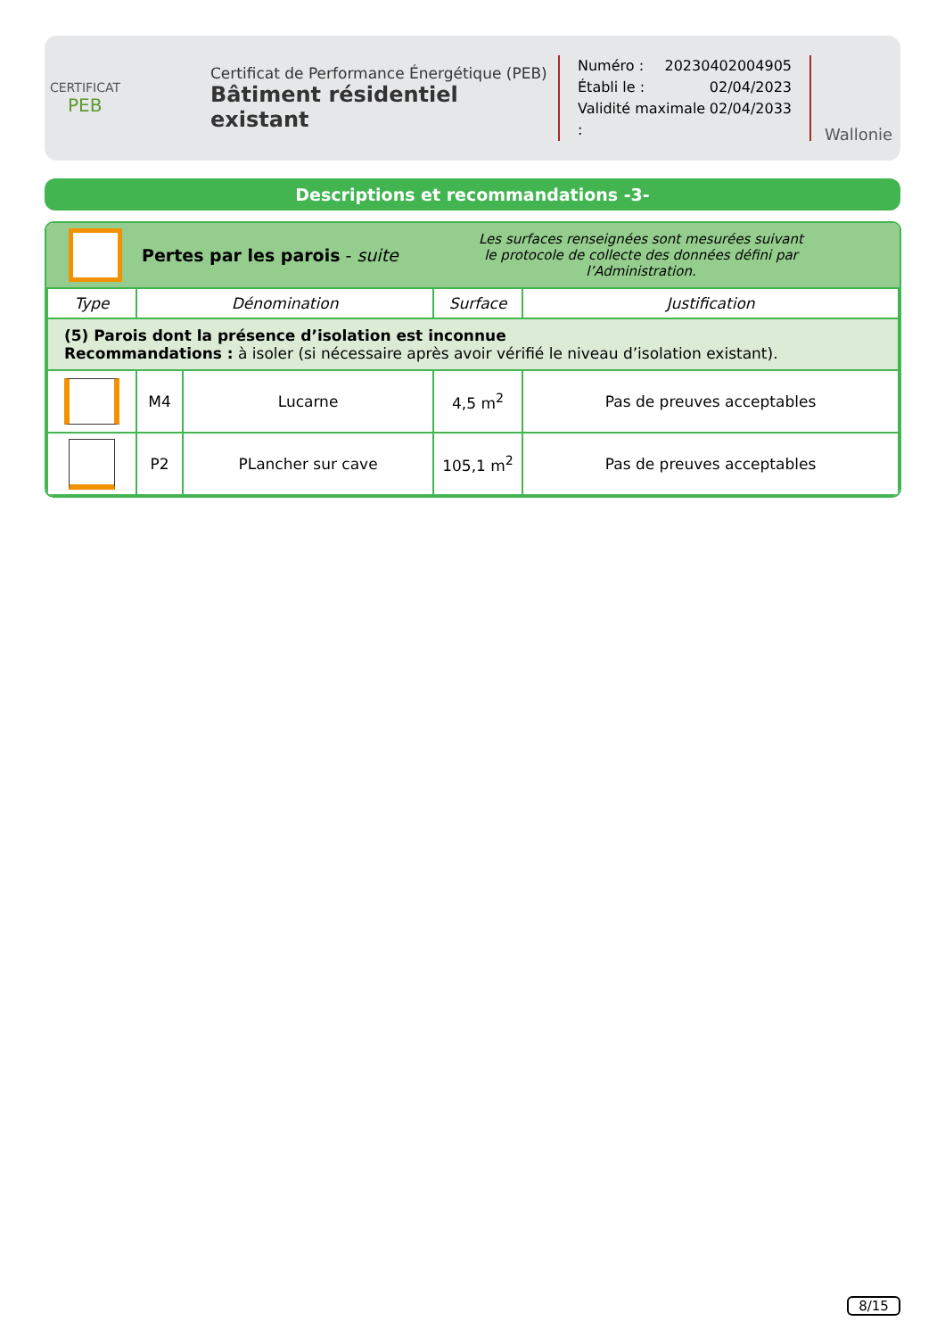CERTIFICAT
PEB
Certificat de Performance Énergétique (PEB)
Bâtiment résidentiel existant
Numéro : 20230402004905
Établi le : 02/04/2023
Validité maximale : 02/04/2033
Wallonie
Descriptions et recommandations -3-
Pertes par les parois - suite
Les surfaces renseignées sont mesurées suivant
le protocole de collecte des données défini par l’Administration.
| Type | Dénomination | | Surface | Justification |
| --- | --- | --- | --- | --- |
| (5) Parois dont la présence d’isolation est inconnue Recommandations : à isoler (si nécessaire après avoir vérifié le niveau d’isolation existant). | | | | |
| | M4 | Lucarne | 4,5 m<sup>2</sup> | Pas de preuves acceptables |
| | P2 | PLancher sur cave | 105,1 m<sup>2</sup> | Pas de preuves acceptables |
8/15